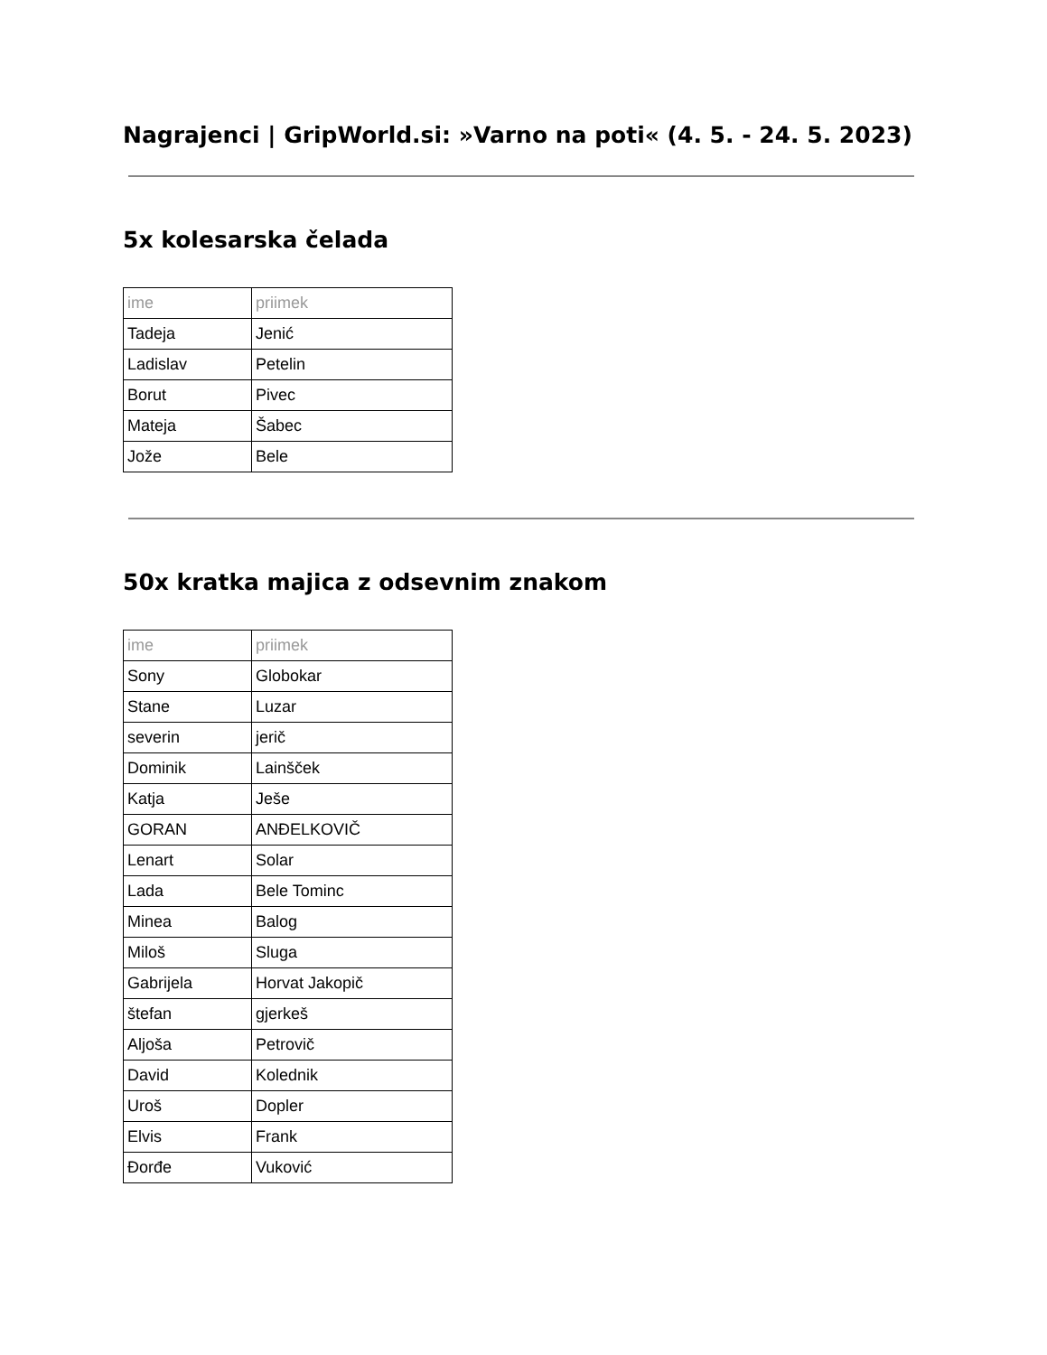Nagrajenci | GripWorld.si: »Varno na poti« (4. 5. - 24. 5. 2023)
5x kolesarska čelada
| ime | priimek |
| --- | --- |
| Tadeja | Jenić |
| Ladislav | Petelin |
| Borut | Pivec |
| Mateja | Šabec |
| Jože | Bele |
50x kratka majica z odsevnim znakom
| ime | priimek |
| --- | --- |
| Sony | Globokar |
| Stane | Luzar |
| severin | jerič |
| Dominik | Lainšček |
| Katja | Ješe |
| GORAN | ANĐELKOVIČ |
| Lenart | Solar |
| Lada | Bele Tominc |
| Minea | Balog |
| Miloš | Sluga |
| Gabrijela | Horvat Jakopič |
| štefan | gjerkeš |
| Aljoša | Petrovič |
| David | Kolednik |
| Uroš | Dopler |
| Elvis | Frank |
| Đorđe | Vuković |